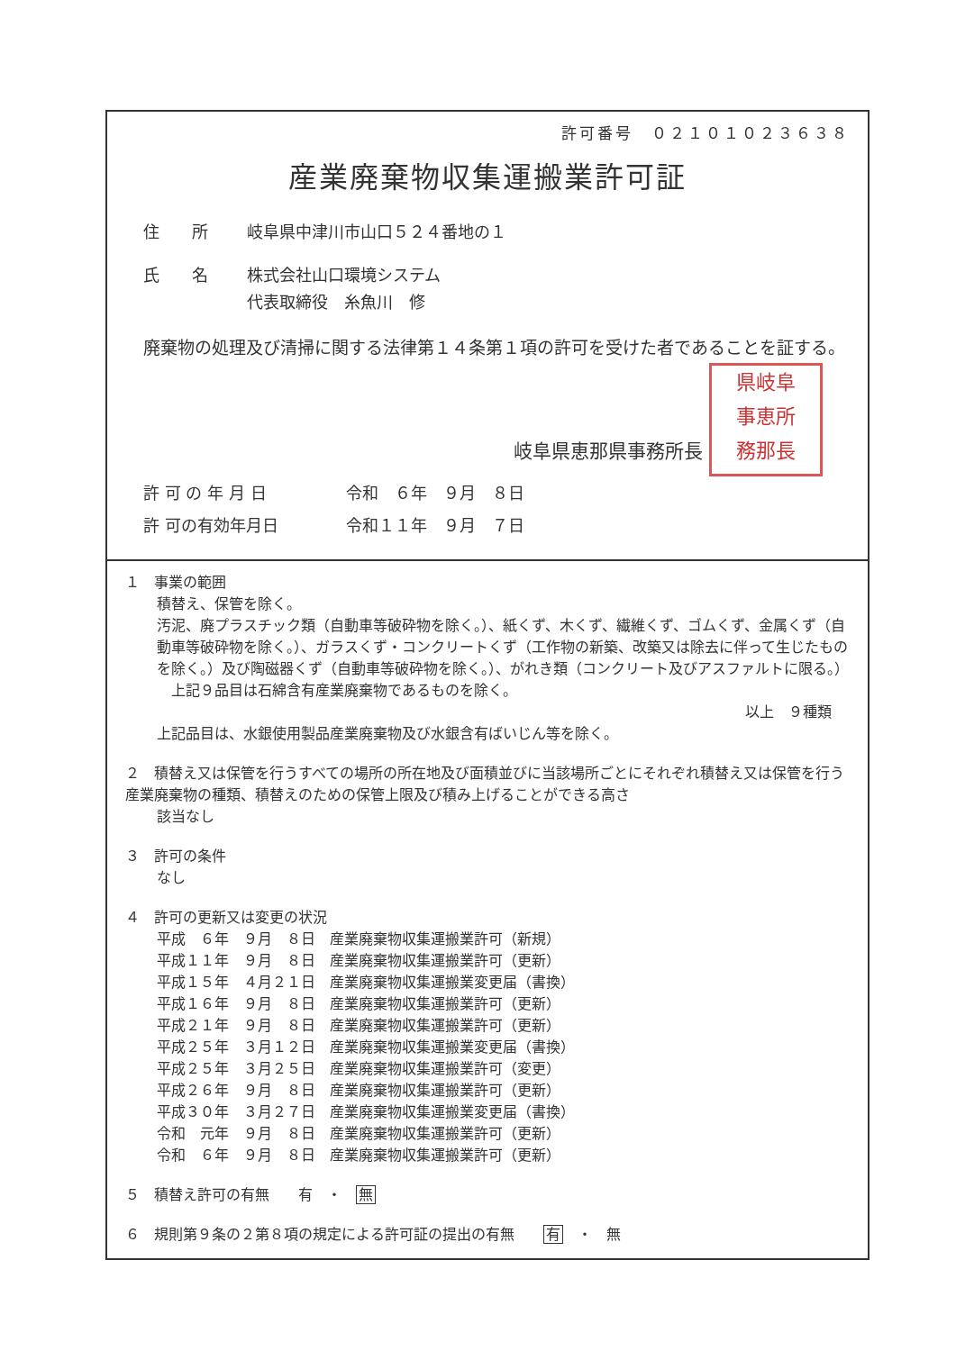許可番号　０２１０１０２３６３８
産業廃棄物収集運搬業許可証
住　　所 岐阜県中津川市山口５２４番地の１
氏　　名 株式会社山口環境システム
代表取締役　糸魚川　修
廃棄物の処理及び清掃に関する法律第１４条第１項の許可を受けた者であることを証する。
岐阜県恵那県事務所長 県岐阜
事恵所
務那長
許 可 の 年 月 日 令和　６年　９月　８日
許 可の有効年月日 令和１１年　９月　７日
１　事業の範囲
積替え、保管を除く。
汚泥、廃プラスチック類（自動車等破砕物を除く。）、紙くず、木くず、繊維くず、ゴムくず、金属くず（自動車等破砕物を除く。）、ガラスくず・コンクリートくず（工作物の新築、改築又は除去に伴って生じたものを除く。）及び陶磁器くず（自動車等破砕物を除く。）、がれき類（コンクリート及びアスファルトに限る。）
　上記９品目は石綿含有産業廃棄物であるものを除く。
以上　９種類
上記品目は、水銀使用製品産業廃棄物及び水銀含有ばいじん等を除く。
２　積替え又は保管を行うすべての場所の所在地及び面積並びに当該場所ごとにそれぞれ積替え又は保管を行う産業廃棄物の種類、積替えのための保管上限及び積み上げることができる高さ
該当なし
３　許可の条件
なし
４　許可の更新又は変更の状況
平成　６年　９月　８日　産業廃棄物収集運搬業許可（新規）
平成１１年　９月　８日　産業廃棄物収集運搬業許可（更新）
平成１５年　４月２１日　産業廃棄物収集運搬業変更届（書換）
平成１６年　９月　８日　産業廃棄物収集運搬業許可（更新）
平成２１年　９月　８日　産業廃棄物収集運搬業許可（更新）
平成２５年　３月１２日　産業廃棄物収集運搬業変更届（書換）
平成２５年　３月２５日　産業廃棄物収集運搬業許可（変更）
平成２６年　９月　８日　産業廃棄物収集運搬業許可（更新）
平成３０年　３月２７日　産業廃棄物収集運搬業変更届（書換）
令和　元年　９月　８日　産業廃棄物収集運搬業許可（更新）
令和　６年　９月　８日　産業廃棄物収集運搬業許可（更新）
５　積替え許可の有無　　有　・　無
６　規則第９条の２第８項の規定による許可証の提出の有無　　有　・　無